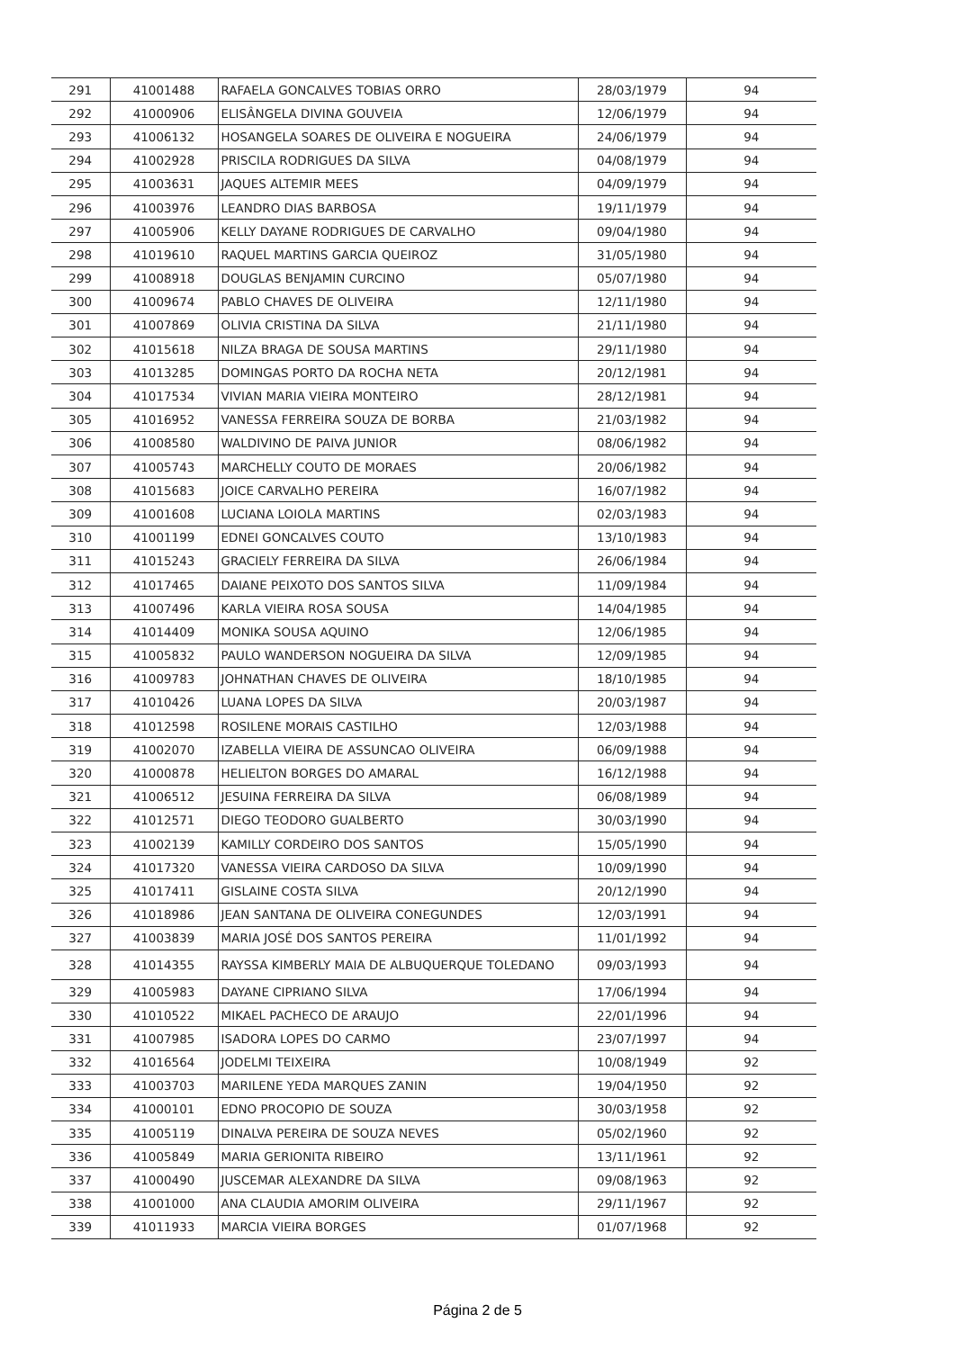| 291 | 41001488 | RAFAELA GONCALVES TOBIAS ORRO | 28/03/1979 | 94 |
| 292 | 41000906 | ELISÂNGELA DIVINA GOUVEIA | 12/06/1979 | 94 |
| 293 | 41006132 | HOSANGELA SOARES DE OLIVEIRA E NOGUEIRA | 24/06/1979 | 94 |
| 294 | 41002928 | PRISCILA RODRIGUES DA SILVA | 04/08/1979 | 94 |
| 295 | 41003631 | JAQUES ALTEMIR MEES | 04/09/1979 | 94 |
| 296 | 41003976 | LEANDRO DIAS BARBOSA | 19/11/1979 | 94 |
| 297 | 41005906 | KELLY DAYANE RODRIGUES DE CARVALHO | 09/04/1980 | 94 |
| 298 | 41019610 | RAQUEL MARTINS GARCIA QUEIROZ | 31/05/1980 | 94 |
| 299 | 41008918 | DOUGLAS BENJAMIN CURCINO | 05/07/1980 | 94 |
| 300 | 41009674 | PABLO CHAVES DE OLIVEIRA | 12/11/1980 | 94 |
| 301 | 41007869 | OLIVIA CRISTINA DA SILVA | 21/11/1980 | 94 |
| 302 | 41015618 | NILZA BRAGA DE SOUSA MARTINS | 29/11/1980 | 94 |
| 303 | 41013285 | DOMINGAS PORTO DA ROCHA NETA | 20/12/1981 | 94 |
| 304 | 41017534 | VIVIAN MARIA VIEIRA MONTEIRO | 28/12/1981 | 94 |
| 305 | 41016952 | VANESSA FERREIRA SOUZA DE BORBA | 21/03/1982 | 94 |
| 306 | 41008580 | WALDIVINO DE PAIVA JUNIOR | 08/06/1982 | 94 |
| 307 | 41005743 | MARCHELLY COUTO DE MORAES | 20/06/1982 | 94 |
| 308 | 41015683 | JOICE CARVALHO PEREIRA | 16/07/1982 | 94 |
| 309 | 41001608 | LUCIANA LOIOLA MARTINS | 02/03/1983 | 94 |
| 310 | 41001199 | EDNEI GONCALVES COUTO | 13/10/1983 | 94 |
| 311 | 41015243 | GRACIELY FERREIRA DA SILVA | 26/06/1984 | 94 |
| 312 | 41017465 | DAIANE PEIXOTO DOS SANTOS SILVA | 11/09/1984 | 94 |
| 313 | 41007496 | KARLA VIEIRA ROSA SOUSA | 14/04/1985 | 94 |
| 314 | 41014409 | MONIKA SOUSA AQUINO | 12/06/1985 | 94 |
| 315 | 41005832 | PAULO WANDERSON NOGUEIRA DA SILVA | 12/09/1985 | 94 |
| 316 | 41009783 | JOHNATHAN CHAVES DE OLIVEIRA | 18/10/1985 | 94 |
| 317 | 41010426 | LUANA LOPES DA SILVA | 20/03/1987 | 94 |
| 318 | 41012598 | ROSILENE MORAIS CASTILHO | 12/03/1988 | 94 |
| 319 | 41002070 | IZABELLA VIEIRA DE ASSUNCAO OLIVEIRA | 06/09/1988 | 94 |
| 320 | 41000878 | HELIELTON BORGES DO AMARAL | 16/12/1988 | 94 |
| 321 | 41006512 | JESUINA FERREIRA DA SILVA | 06/08/1989 | 94 |
| 322 | 41012571 | DIEGO TEODORO GUALBERTO | 30/03/1990 | 94 |
| 323 | 41002139 | KAMILLY CORDEIRO DOS SANTOS | 15/05/1990 | 94 |
| 324 | 41017320 | VANESSA VIEIRA CARDOSO DA SILVA | 10/09/1990 | 94 |
| 325 | 41017411 | GISLAINE COSTA SILVA | 20/12/1990 | 94 |
| 326 | 41018986 | JEAN SANTANA DE OLIVEIRA CONEGUNDES | 12/03/1991 | 94 |
| 327 | 41003839 | MARIA JOSÉ DOS SANTOS PEREIRA | 11/01/1992 | 94 |
| 328 | 41014355 | RAYSSA KIMBERLY MAIA DE ALBUQUERQUE TOLEDANO | 09/03/1993 | 94 |
| 329 | 41005983 | DAYANE CIPRIANO SILVA | 17/06/1994 | 94 |
| 330 | 41010522 | MIKAEL PACHECO DE ARAUJO | 22/01/1996 | 94 |
| 331 | 41007985 | ISADORA LOPES DO CARMO | 23/07/1997 | 94 |
| 332 | 41016564 | JODELMI TEIXEIRA | 10/08/1949 | 92 |
| 333 | 41003703 | MARILENE YEDA MARQUES ZANIN | 19/04/1950 | 92 |
| 334 | 41000101 | EDNO PROCOPIO DE SOUZA | 30/03/1958 | 92 |
| 335 | 41005119 | DINALVA PEREIRA DE SOUZA NEVES | 05/02/1960 | 92 |
| 336 | 41005849 | MARIA GERIONITA RIBEIRO | 13/11/1961 | 92 |
| 337 | 41000490 | JUSCEMAR ALEXANDRE DA SILVA | 09/08/1963 | 92 |
| 338 | 41001000 | ANA CLAUDIA AMORIM OLIVEIRA | 29/11/1967 | 92 |
| 339 | 41011933 | MARCIA VIEIRA BORGES | 01/07/1968 | 92 |
Página 2 de 5